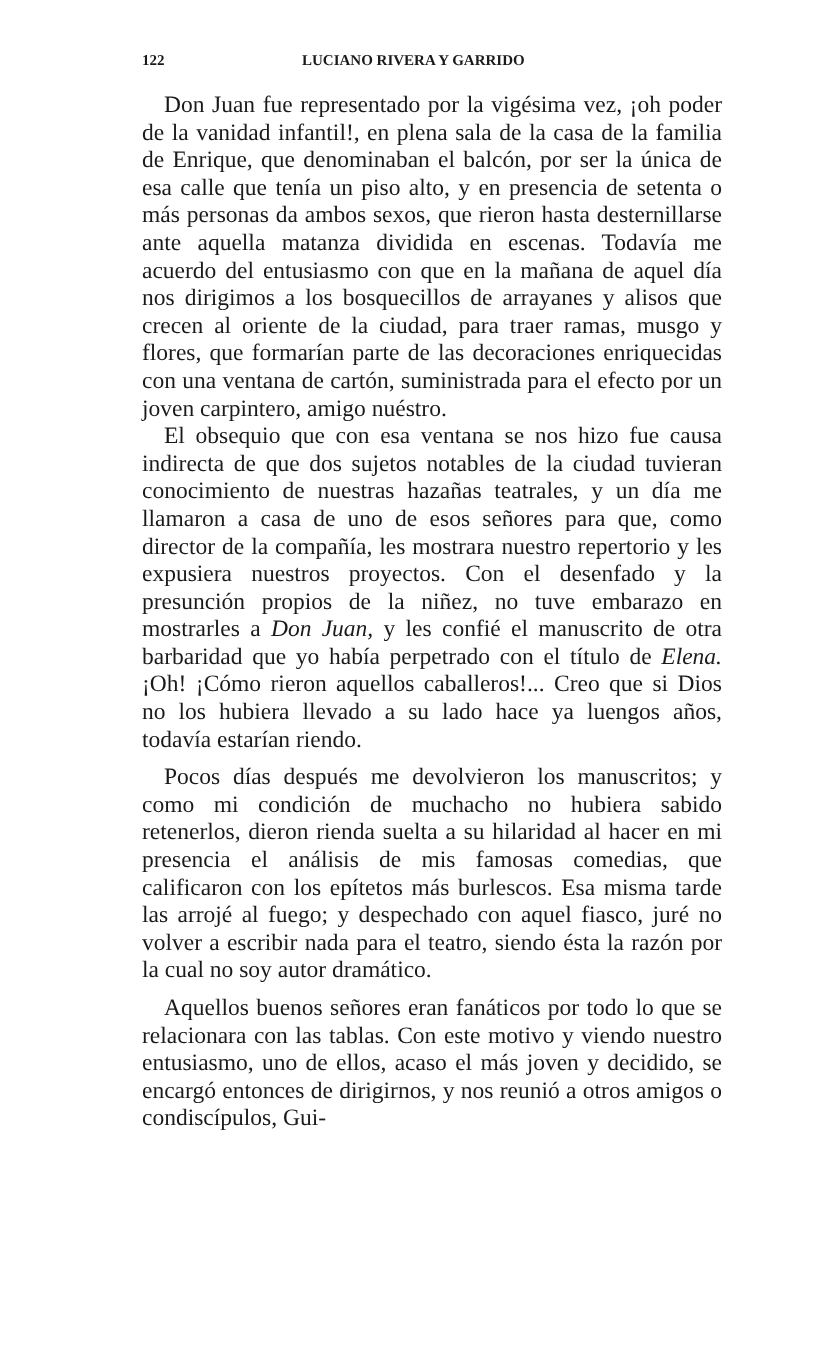122 LUCIANO RIVERA Y GARRIDO
Don Juan fue representado por la vigésima vez, ¡oh poder de la vanidad infantil!, en plena sala de la casa de la familia de Enrique, que denominaban el balcón, por ser la única de esa calle que tenía un piso alto, y en presencia de setenta o más personas da ambos sexos, que rieron hasta desternillarse ante aquella matanza dividida en escenas. Todavía me acuerdo del entusiasmo con que en la mañana de aquel día nos dirigimos a los bosquecillos de arrayanes y alisos que crecen al oriente de la ciudad, para traer ramas, musgo y flores, que formarían parte de las decoraciones enriquecidas con una ventana de cartón, suministrada para el efecto por un joven carpintero, amigo nuéstro.
El obsequio que con esa ventana se nos hizo fue causa indirecta de que dos sujetos notables de la ciudad tuvieran conocimiento de nuestras hazañas teatrales, y un día me llamaron a casa de uno de esos señores para que, como director de la compañía, les mostrara nuestro repertorio y les expusiera nuestros proyectos. Con el desenfado y la presunción propios de la niñez, no tuve embarazo en mostrarles a Don Juan, y les confié el manuscrito de otra barbaridad que yo había perpetrado con el título de Elena. ¡Oh! ¡Cómo rieron aquellos caballeros!... Creo que si Dios no los hubiera llevado a su lado hace ya luengos años, todavía estarían riendo.
Pocos días después me devolvieron los manuscritos; y como mi condición de muchacho no hubiera sabido retenerlos, dieron rienda suelta a su hilaridad al hacer en mi presencia el análisis de mis famosas comedias, que calificaron con los epítetos más burlescos. Esa misma tarde las arrojé al fuego; y despechado con aquel fiasco, juré no volver a escribir nada para el teatro, siendo ésta la razón por la cual no soy autor dramático.
Aquellos buenos señores eran fanáticos por todo lo que se relacionara con las tablas. Con este motivo y viendo nuestro entusiasmo, uno de ellos, acaso el más joven y decidido, se encargó entonces de dirigirnos, y nos reunió a otros amigos o condiscípulos, Gui-